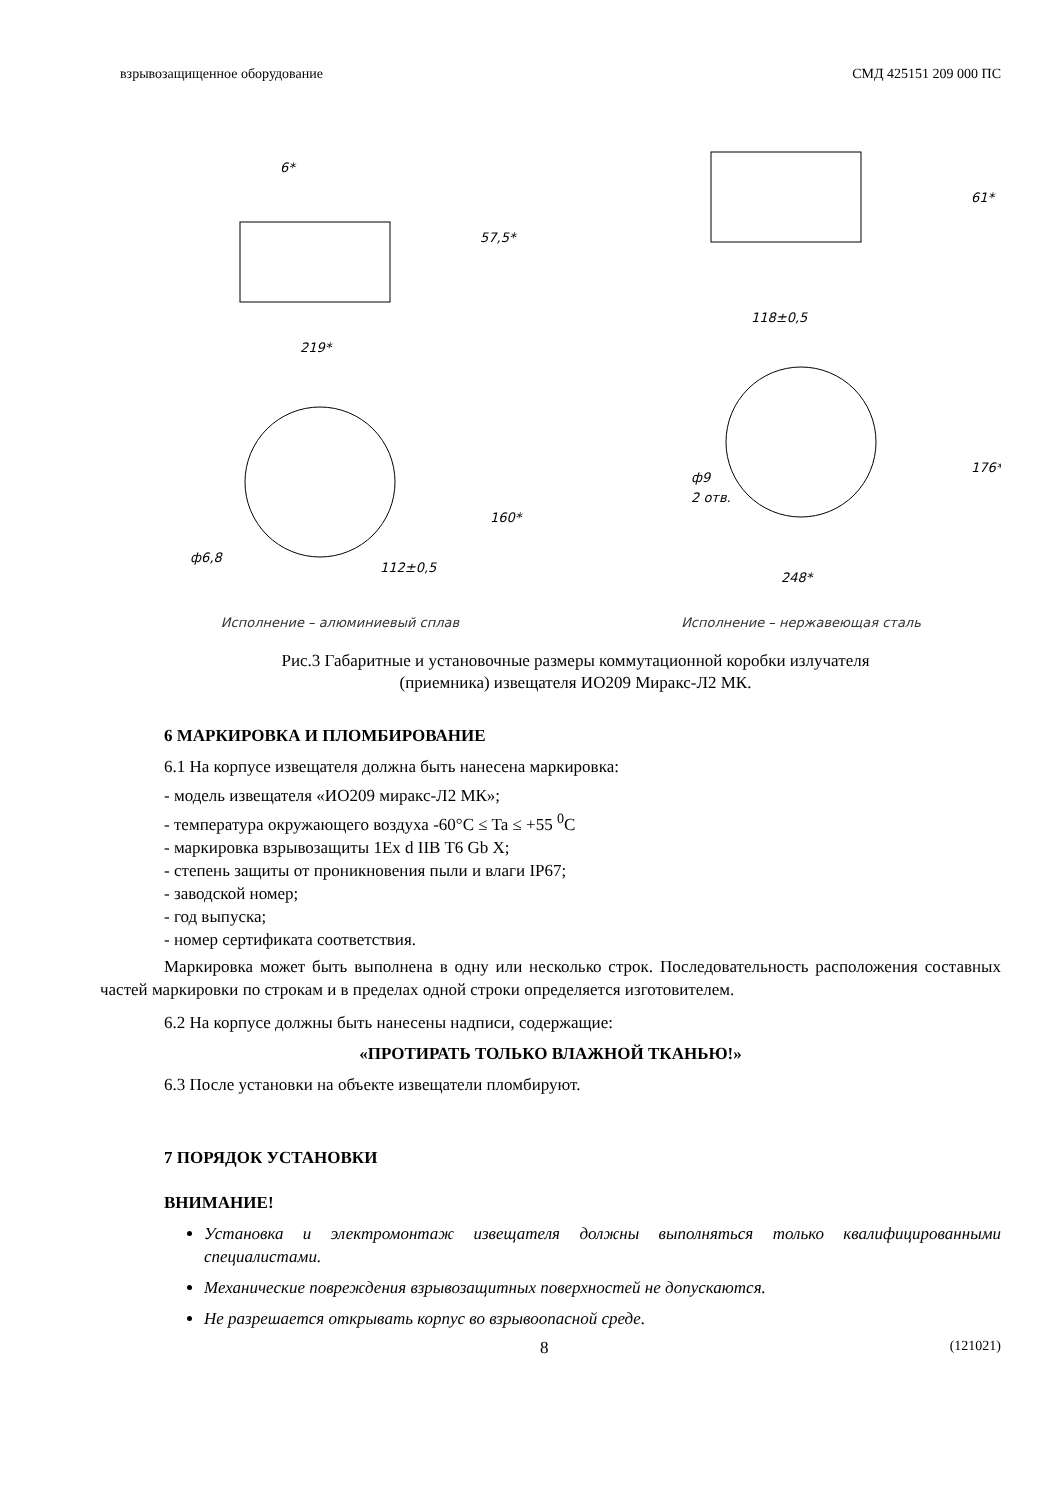взрывозащищенное оборудование СМД 425151 209 000 ПС
219*
160*
57,5*
ф6,8
112±0,5
6*
Исполнение – алюминиевый сплав
61*
118±0,5
ф9
2 отв.
176*
248*
Исполнение – нержавеющая сталь
Рис.3 Габаритные и установочные размеры коммутационной коробки излучателя
(приемника) извещателя ИО209 Миракс-Л2 МК.
6 МАРКИРОВКА И ПЛОМБИРОВАНИЕ
6.1 На корпусе извещателя должна быть нанесена маркировка:
- модель извещателя «ИО209 миракс-Л2 МК»;
- температура окружающего воздуха -60°C ≤ Ta ≤ +55 <sup>0</sup>C
- маркировка взрывозащиты 1Ex d IIB T6 Gb X;
- степень защиты от проникновения пыли и влаги IP67;
- заводской номер;
- год выпуска;
- номер сертификата соответствия.
Маркировка может быть выполнена в одну или несколько строк. Последовательность расположения составных частей маркировки по строкам и в пределах одной строки определяется изготовителем.
6.2 На корпусе должны быть нанесены надписи, содержащие:
«ПРОТИРАТЬ ТОЛЬКО ВЛАЖНОЙ ТКАНЬЮ!»
6.3 После установки на объекте извещатели пломбируют.
7 ПОРЯДОК УСТАНОВКИ
ВНИМАНИЕ!
Установка и электромонтаж извещателя должны выполняться только квалифицированными специалистами.
Механические повреждения взрывозащитных поверхностей не допускаются.
Не разрешается открывать корпус во взрывоопасной среде.
8 (121021)